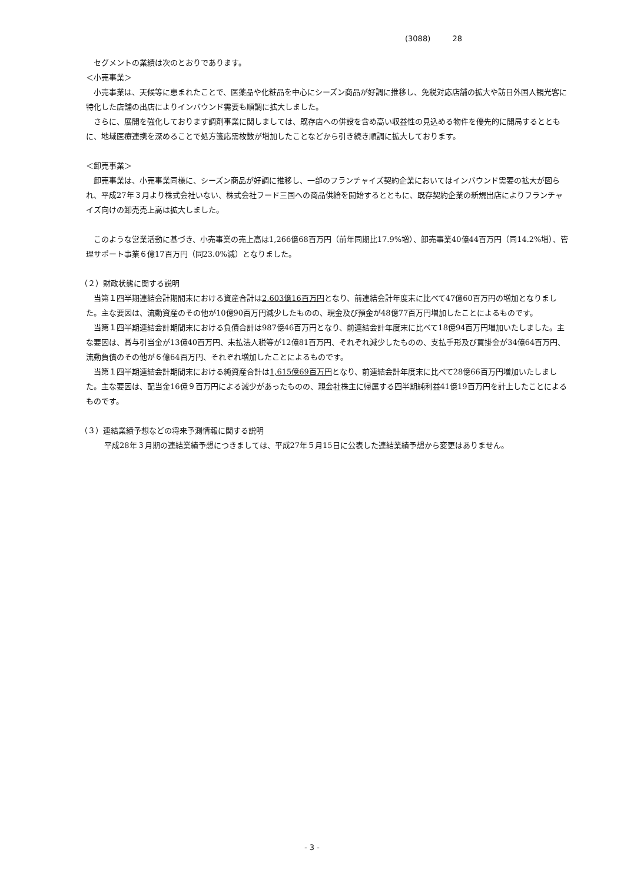(3088) 28
セグメントの業績は次のとおりであります。
＜小売事業＞
小売事業は、天候等に恵まれたことで、医薬品や化粧品を中心にシーズン商品が好調に推移し、免税対応店舗の拡大や訪日外国人観光客に特化した店舗の出店によりインバウンド需要も順調に拡大しました。
さらに、展開を強化しております調剤事業に関しましては、既存店への併設を含め高い収益性の見込める物件を優先的に開局するとともに、地域医療連携を深めることで処方箋応需枚数が増加したことなどから引き続き順調に拡大しております。
＜卸売事業＞
卸売事業は、小売事業同様に、シーズン商品が好調に推移し、一部のフランチャイズ契約企業においてはインバウンド需要の拡大が図られ、平成27年３月より株式会社いない、株式会社フード三国への商品供給を開始するとともに、既存契約企業の新規出店によりフランチャイズ向けの卸売売上高は拡大しました。
このような営業活動に基づき、小売事業の売上高は1,266億68百万円（前年同期比17.9%増）、卸売事業40億44百万円（同14.2%増）、管理サポート事業６億17百万円（同23.0%減）となりました。
（２）財政状態に関する説明
当第１四半期連結会計期間末における資産合計は2,603億16百万円となり、前連結会計年度末に比べて47億60百万円の増加となりました。主な要因は、流動資産のその他が10億90百万円減少したものの、現金及び預金が48億77百万円増加したことによるものです。
当第１四半期連結会計期間末における負債合計は987億46百万円となり、前連結会計年度末に比べて18億94百万円増加いたしました。主な要因は、賞与引当金が13億40百万円、未払法人税等が12億81百万円、それぞれ減少したものの、支払手形及び買掛金が34億64百万円、流動負債のその他が６億64百万円、それぞれ増加したことによるものです。
当第１四半期連結会計期間末における純資産合計は1,615億69百万円となり、前連結会計年度末に比べて28億66百万円増加いたしました。主な要因は、配当金16億９百万円による減少があったものの、親会社株主に帰属する四半期純利益41億19百万円を計上したことによるものです。
（３）連結業績予想などの将来予測情報に関する説明
平成28年３月期の連結業績予想につきましては、平成27年５月15日に公表した連結業績予想から変更はありません。
- 3 -